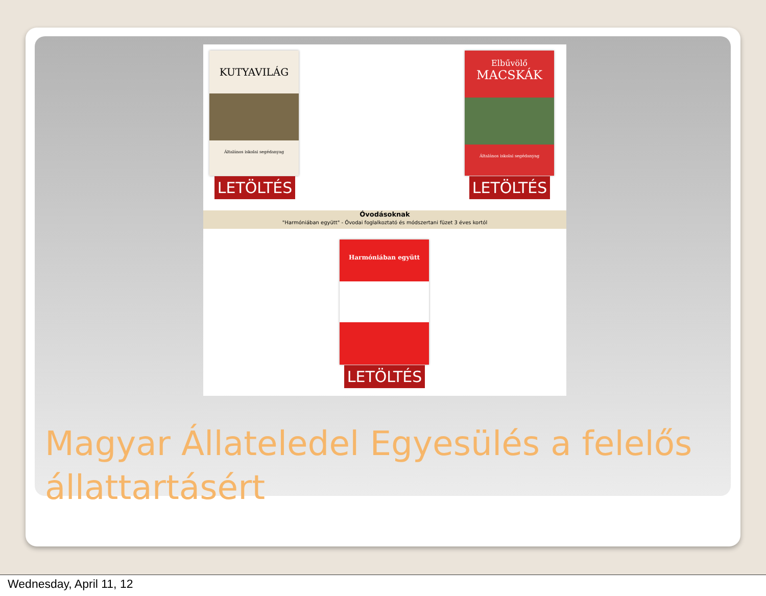KUTYAVILÁG
Általános iskolai segédanyag
LETÖLTÉS
Elbűvölő
MACSKÁK
Általános iskolai segédanyag
LETÖLTÉS
Óvodásoknak
"Harmóniában együtt" - Óvodai foglalkoztató és módszertani füzet 3 éves kortól
Harmóniában együtt
LETÖLTÉS
Magyar Állateledel Egyesülés a felelős állattartásért
Wednesday, April 11, 12